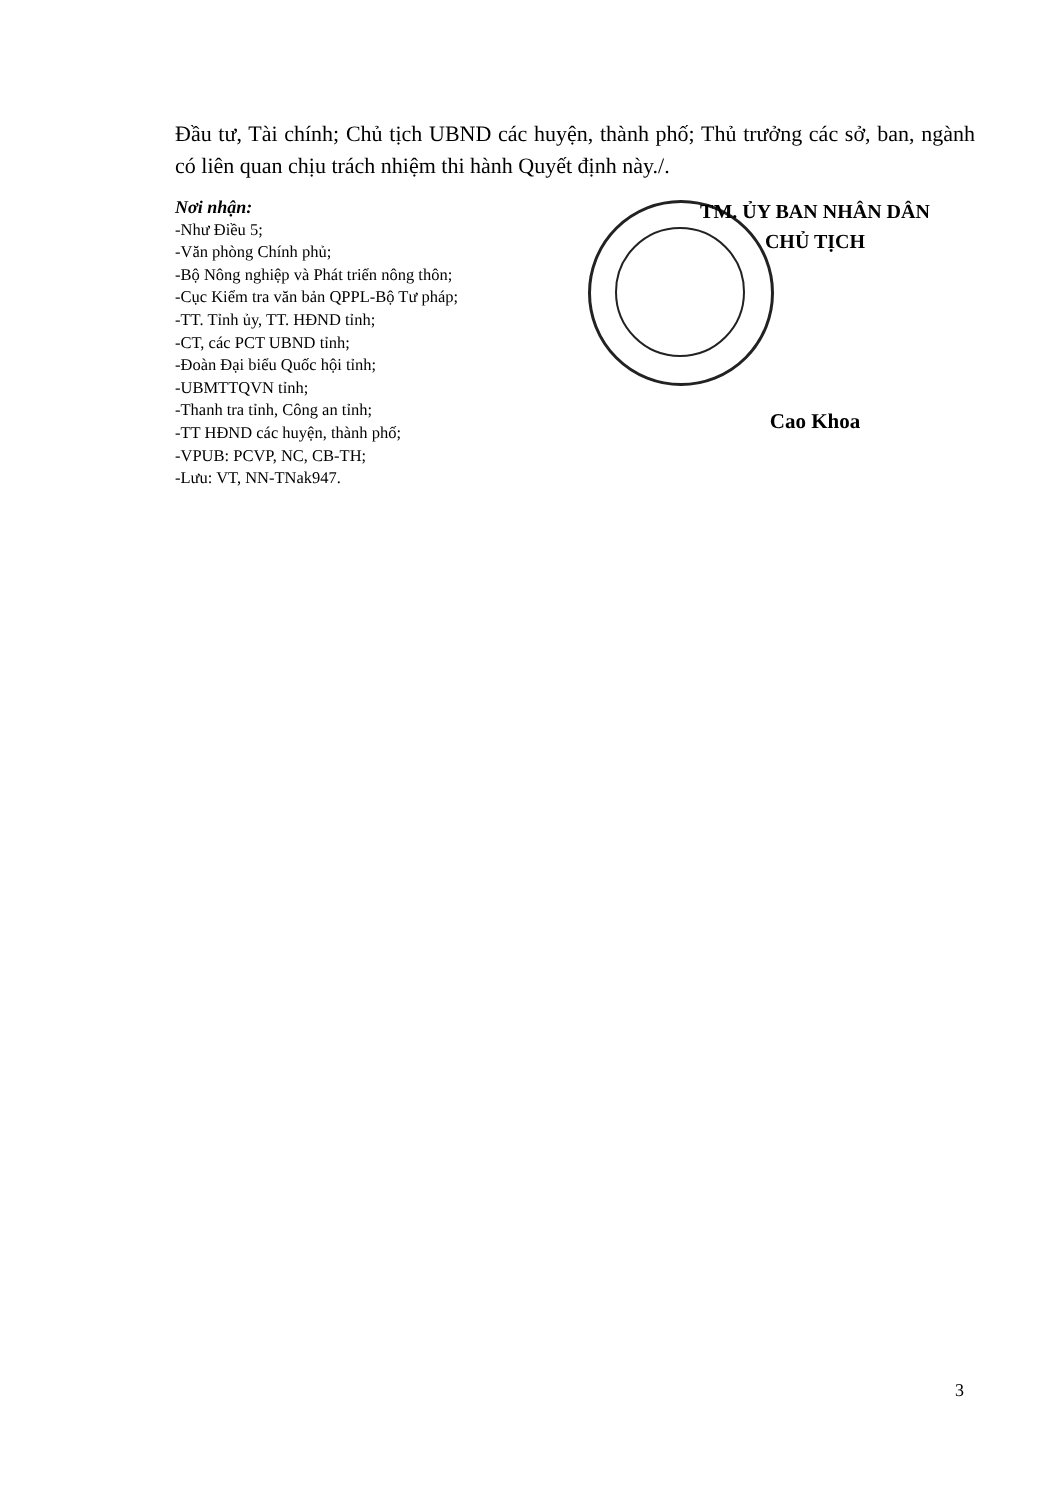Đầu tư, Tài chính; Chủ tịch UBND các huyện, thành phố; Thủ trưởng các sở, ban, ngành có liên quan chịu trách nhiệm thi hành Quyết định này./.
Nơi nhận:
-Như Điều 5;
-Văn phòng Chính phủ;
-Bộ Nông nghiệp và Phát triển nông thôn;
-Cục Kiểm tra văn bản QPPL-Bộ Tư pháp;
-TT. Tỉnh ủy, TT. HĐND tỉnh;
-CT, các PCT UBND tỉnh;
-Đoàn Đại biểu Quốc hội tỉnh;
-UBMTTQVN tỉnh;
-Thanh tra tỉnh, Công an tỉnh;
-TT HĐND các huyện, thành phố;
-VPUB: PCVP, NC, CB-TH;
-Lưu: VT, NN-TNak947.
TM. ỦY BAN NHÂN DÂN
CHỦ TỊCH
Cao Khoa
3